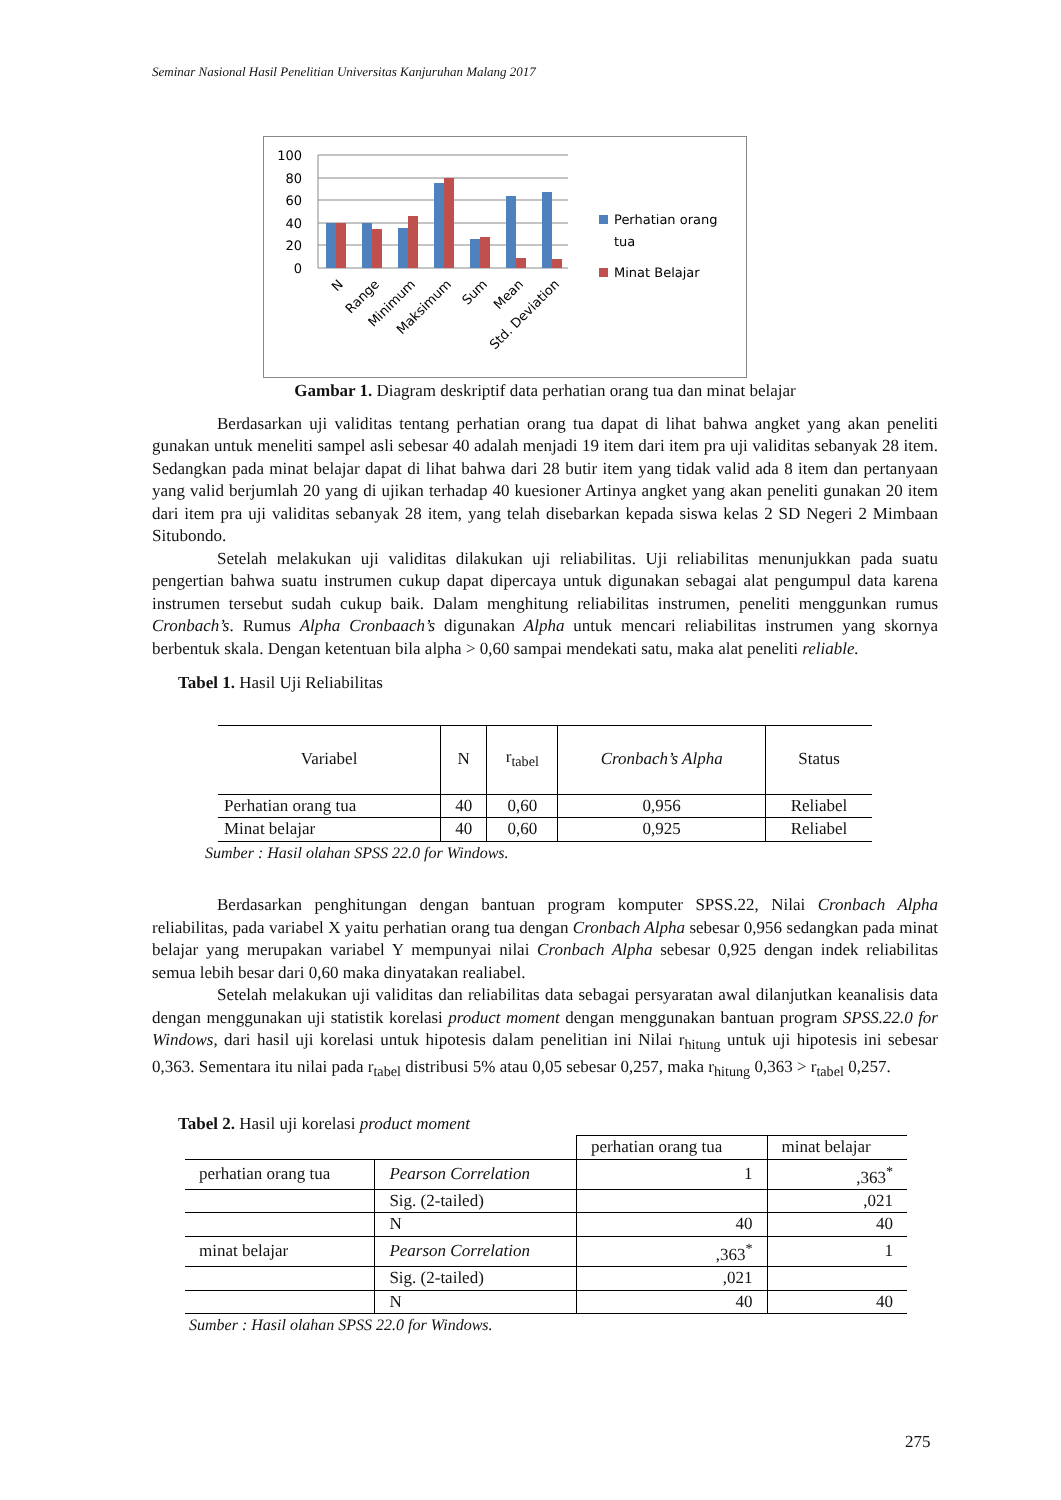Seminar Nasional Hasil Penelitian Universitas Kanjuruhan Malang 2017
100
80
60
40
20
0
Perhatian orang
tua
Minat Belajar
N
Range
Minimum
Maksimum
Sum
Mean
Std. Deviation
Gambar 1. Diagram deskriptif data perhatian orang tua dan minat belajar
Berdasarkan uji validitas tentang perhatian orang tua dapat di lihat bahwa angket yang akan peneliti gunakan untuk meneliti sampel asli sebesar 40 adalah menjadi 19 item dari item pra uji validitas sebanyak 28 item. Sedangkan pada minat belajar dapat di lihat bahwa dari 28 butir item yang tidak valid ada 8 item dan pertanyaan yang valid berjumlah 20 yang di ujikan terhadap 40 kuesioner Artinya angket yang akan peneliti gunakan 20 item dari item pra uji validitas sebanyak 28 item, yang telah disebarkan kepada siswa kelas 2 SD Negeri 2 Mimbaan Situbondo.
Setelah melakukan uji validitas dilakukan uji reliabilitas. Uji reliabilitas menunjukkan pada suatu pengertian bahwa suatu instrumen cukup dapat dipercaya untuk digunakan sebagai alat pengumpul data karena instrumen tersebut sudah cukup baik. Dalam menghitung reliabilitas instrumen, peneliti menggunkan rumus Cronbach’s. Rumus Alpha Cronbaach’s digunakan Alpha untuk mencari reliabilitas instrumen yang skornya berbentuk skala. Dengan ketentuan bila alpha > 0,60 sampai mendekati satu, maka alat peneliti reliable.
Tabel 1. Hasil Uji Reliabilitas
| Variabel | N | r<sub>tabel</sub> | Cronbach’s Alpha | Status |
| --- | --- | --- | --- | --- |
| Perhatian orang tua | 40 | 0,60 | 0,956 | Reliabel |
| Minat belajar | 40 | 0,60 | 0,925 | Reliabel |
Sumber : Hasil olahan SPSS 22.0 for Windows.
Berdasarkan penghitungan dengan bantuan program komputer SPSS.22, Nilai Cronbach Alpha reliabilitas, pada variabel X yaitu perhatian orang tua dengan Cronbach Alpha sebesar 0,956 sedangkan pada minat belajar yang merupakan variabel Y mempunyai nilai Cronbach Alpha sebesar 0,925 dengan indek reliabilitas semua lebih besar dari 0,60 maka dinyatakan realiabel.
Setelah melakukan uji validitas dan reliabilitas data sebagai persyaratan awal dilanjutkan keanalisis data dengan menggunakan uji statistik korelasi product moment dengan menggunakan bantuan program SPSS.22.0 for Windows, dari hasil uji korelasi untuk hipotesis dalam penelitian ini Nilai r<sub>hitung</sub> untuk uji hipotesis ini sebesar 0,363. Sementara itu nilai pada r<sub>tabel</sub> distribusi 5% atau 0,05 sebesar 0,257, maka r<sub>hitung</sub> 0,363 > r<sub>tabel</sub> 0,257.
Tabel 2. Hasil uji korelasi product moment
| | | perhatian orang tua | minat belajar |
| perhatian orang tua | Pearson Correlation | 1 | ,363<sup>*</sup> |
| | Sig. (2-tailed) | | ,021 |
| | N | 40 | 40 |
| minat belajar | Pearson Correlation | ,363<sup>*</sup> | 1 |
| | Sig. (2-tailed) | ,021 | |
| | N | 40 | 40 |
Sumber : Hasil olahan SPSS 22.0 for Windows.
275